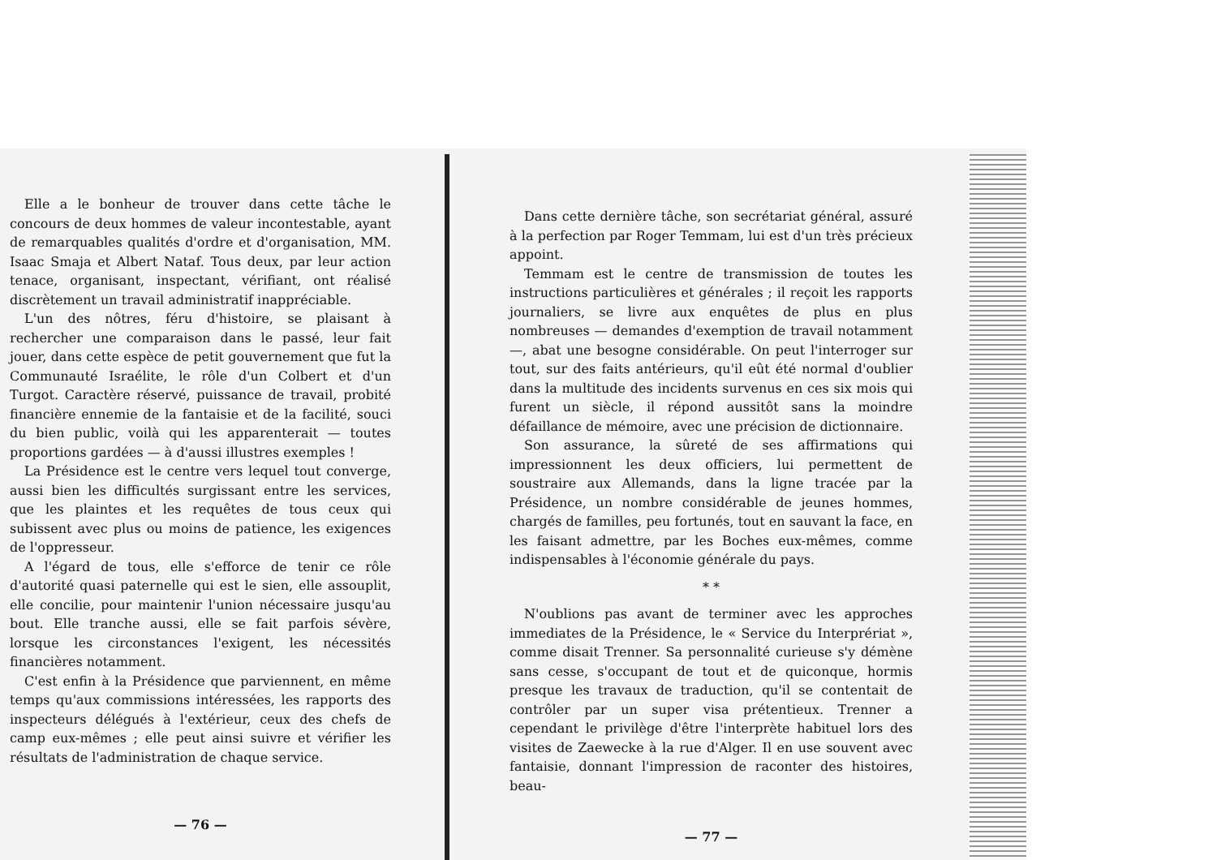Elle a le bonheur de trouver dans cette tâche le concours de deux hommes de valeur incontestable, ayant de remarquables qualités d'ordre et d'organisation, MM. Isaac Smaja et Albert Nataf. Tous deux, par leur action tenace, organisant, inspectant, vérifiant, ont réalisé discrètement un travail administratif inappréciable.
L'un des nôtres, féru d'histoire, se plaisant à rechercher une comparaison dans le passé, leur fait jouer, dans cette espèce de petit gouvernement que fut la Communauté Israélite, le rôle d'un Colbert et d'un Turgot. Caractère réservé, puissance de travail, probité financière ennemie de la fantaisie et de la facilité, souci du bien public, voilà qui les apparenterait — toutes proportions gardées — à d'aussi illustres exemples !
La Présidence est le centre vers lequel tout converge, aussi bien les difficultés surgissant entre les services, que les plaintes et les requêtes de tous ceux qui subissent avec plus ou moins de patience, les exigences de l'oppresseur.
A l'égard de tous, elle s'efforce de tenir ce rôle d'autorité quasi paternelle qui est le sien, elle assouplit, elle concilie, pour maintenir l'union nécessaire jusqu'au bout. Elle tranche aussi, elle se fait parfois sévère, lorsque les circonstances l'exigent, les nécessités financières notamment.
C'est enfin à la Présidence que parviennent, en même temps qu'aux commissions intéressées, les rapports des inspecteurs délégués à l'extérieur, ceux des chefs de camp eux-mêmes ; elle peut ainsi suivre et vérifier les résultats de l'administration de chaque service.
— 76 —
Dans cette dernière tâche, son secrétariat général, assuré à la perfection par Roger Temmam, lui est d'un très précieux appoint.
Temmam est le centre de transmission de toutes les instructions particulières et générales ; il reçoit les rapports journaliers, se livre aux enquêtes de plus en plus nombreuses — demandes d'exemption de travail notamment —, abat une besogne considérable. On peut l'interroger sur tout, sur des faits antérieurs, qu'il eût été normal d'oublier dans la multitude des incidents survenus en ces six mois qui furent un siècle, il répond aussitôt sans la moindre défaillance de mémoire, avec une précision de dictionnaire.
Son assurance, la sûreté de ses affirmations qui impressionnent les deux officiers, lui permettent de soustraire aux Allemands, dans la ligne tracée par la Présidence, un nombre considérable de jeunes hommes, chargés de familles, peu fortunés, tout en sauvant la face, en les faisant admettre, par les Boches eux-mêmes, comme indispensables à l'économie générale du pays.
* *
N'oublions pas avant de terminer avec les approches immediates de la Présidence, le « Service du Interpré­riat », comme disait Trenner. Sa personnalité curieuse s'y démène sans cesse, s'occupant de tout et de quiconque, hormis presque les travaux de traduction, qu'il se contentait de contrôler par un super visa prétentieux. Trenner a cependant le privilège d'être l'interprète habituel lors des visites de Zaewecke à la rue d'Alger. Il en use souvent avec fantaisie, donnant l'impression de raconter des histoires, beau-
— 77 —